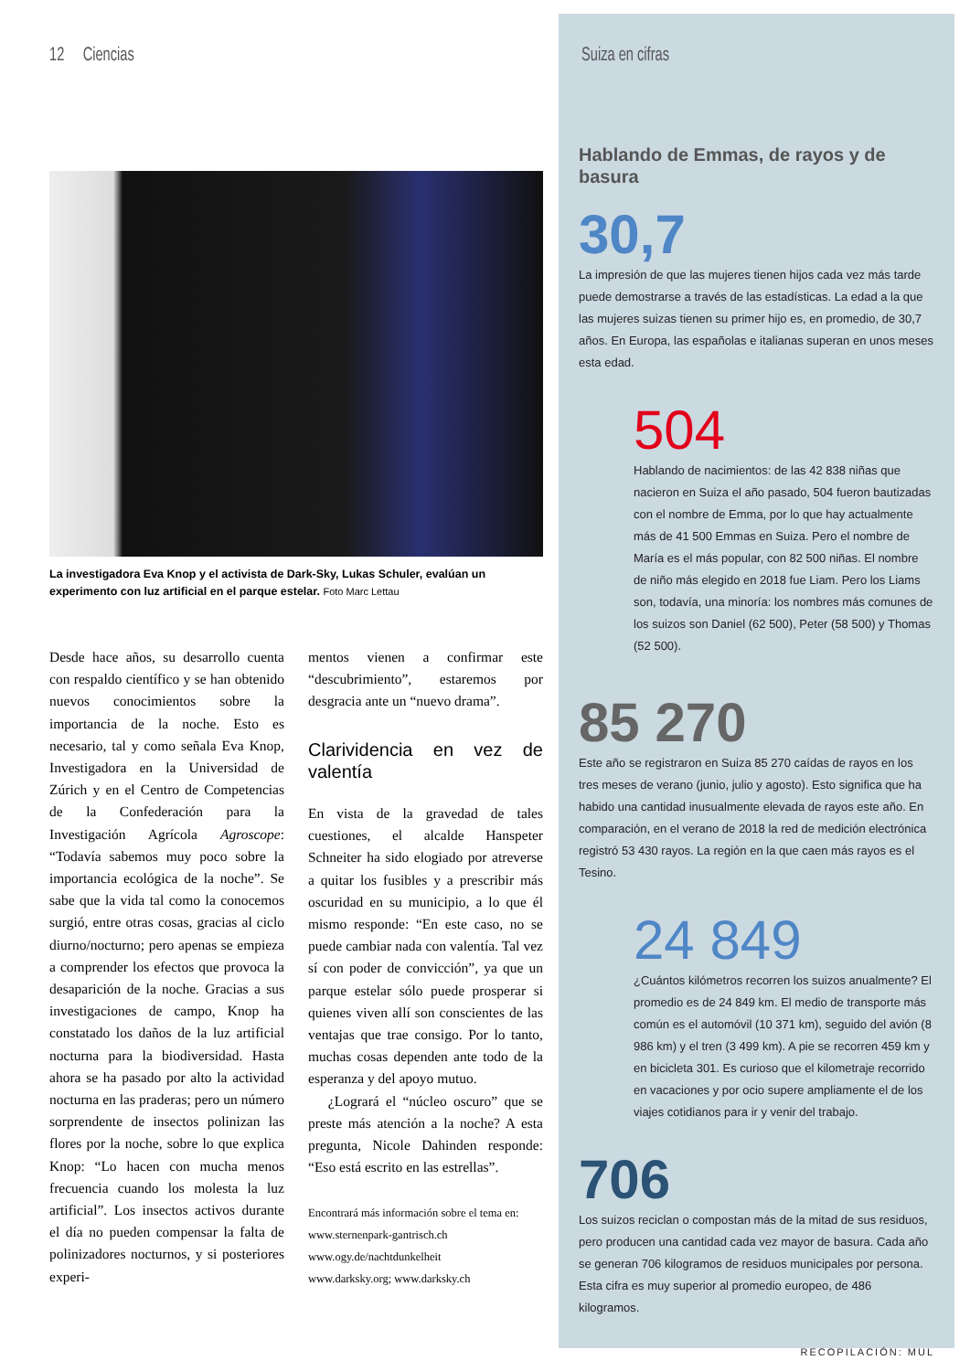12 Ciencias
La investigadora Eva Knop y el activista de Dark-Sky, Lukas Schuler, evalúan un experimento con luz artificial en el parque estelar. Foto Marc Lettau
Desde hace años, su desarrollo cuenta con respaldo científico y se han obtenido nuevos conocimientos sobre la importancia de la noche. Esto es necesario, tal y como señala Eva Knop, Investigadora en la Universidad de Zúrich y en el Centro de Competencias de la Confederación para la Investigación Agrícola Agroscope: “Todavía sabemos muy poco sobre la importancia ecológica de la noche”. Se sabe que la vida tal como la conocemos surgió, entre otras cosas, gracias al ciclo diurno/nocturno; pero apenas se empieza a comprender los efectos que provoca la desaparición de la noche. Gracias a sus investigaciones de campo, Knop ha constatado los daños de la luz artificial nocturna para la biodiversidad. Hasta ahora se ha pasado por alto la actividad nocturna en las praderas; pero un número sorprendente de insectos polinizan las flores por la noche, sobre lo que explica Knop: “Lo hacen con mucha menos frecuencia cuando los molesta la luz artificial”. Los insectos activos durante el día no pueden compensar la falta de polinizadores nocturnos, y si posteriores experi-
mentos vienen a confirmar este “descubrimiento”, estaremos por desgracia ante un “nuevo drama”.
Clarividencia en vez de valentía
En vista de la gravedad de tales cuestiones, el alcalde Hanspeter Schneiter ha sido elogiado por atreverse a quitar los fusibles y a prescribir más oscuridad en su municipio, a lo que él mismo responde: “En este caso, no se puede cambiar nada con valentía. Tal vez sí con poder de convicción”, ya que un parque estelar sólo puede prosperar si quienes viven allí son conscientes de las ventajas que trae consigo. Por lo tanto, muchas cosas dependen ante todo de la esperanza y del apoyo mutuo.
¿Logrará el “núcleo oscuro” que se preste más atención a la noche? A esta pregunta, Nicole Dahinden responde: “Eso está escrito en las estrellas”.
Encontrará más información sobre el tema en:
www.sternenpark-gantrisch.ch
www.ogy.de/nachtdunkelheit
www.darksky.org; www.darksky.ch
Suiza en cifras
Hablando de Emmas, de rayos y de basura
30,7
La impresión de que las mujeres tienen hijos cada vez más tarde puede demostrarse a través de las estadísticas. La edad a la que las mujeres suizas tienen su primer hijo es, en promedio, de 30,7 años. En Europa, las españolas e italianas superan en unos meses esta edad.
504
Hablando de nacimientos: de las 42 838 niñas que nacieron en Suiza el año pasado, 504 fueron bautizadas con el nombre de Emma, por lo que hay actualmente más de 41 500 Emmas en Suiza. Pero el nombre de María es el más popular, con 82 500 niñas. El nombre de niño más elegido en 2018 fue Liam. Pero los Liams son, todavía, una minoría: los nombres más comunes de los suizos son Daniel (62 500), Peter (58 500) y Thomas (52 500).
85 270
Este año se registraron en Suiza 85 270 caídas de rayos en los tres meses de verano (junio, julio y agosto). Esto significa que ha habido una cantidad inusualmente elevada de rayos este año. En comparación, en el verano de 2018 la red de medición electrónica registró 53 430 rayos. La región en la que caen más rayos es el Tesino.
24 849
¿Cuántos kilómetros recorren los suizos anualmente? El promedio es de 24 849 km. El medio de transporte más común es el automóvil (10 371 km), seguido del avión (8 986 km) y el tren (3 499 km). A pie se recorren 459 km y en bicicleta 301. Es curioso que el kilometraje recorrido en vacaciones y por ocio supere ampliamente el de los viajes cotidianos para ir y venir del trabajo.
706
Los suizos reciclan o compostan más de la mitad de sus residuos, pero producen una cantidad cada vez mayor de basura. Cada año se generan 706 kilogramos de residuos municipales por persona. Esta cifra es muy superior al promedio europeo, de 486 kilogramos.
RECOPILACIÓN: MUL